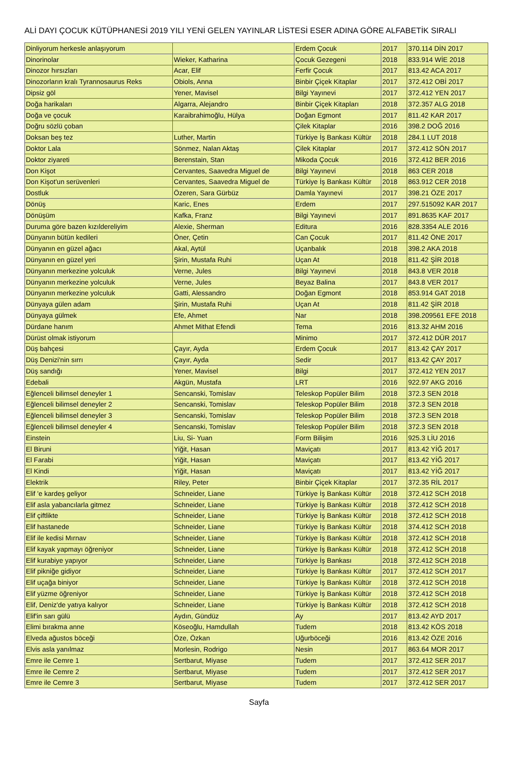ALİ DAYI ÇOCUK KÜTÜPHANESİ 2019 YILI YENİ GELEN YAYINLAR LİSTESİ ESER ADINA GÖRE ALFABETİK SIRALI
| Dinliyorum herkesle anlaşıyorum | | Erdem Çocuk | 2017 | 370.114 DİN 2017 |
| Dinorinolar | Wieker, Katharina | Çocuk Gezegeni | 2018 | 833.914 WİE 2018 |
| Dinozor hırsızları | Acar, Elif | Ferfir Çocuk | 2017 | 813.42 ACA 2017 |
| Dinozorların kralı Tyrannosaurus Reks | Obiols, Anna | Binbir Çiçek Kitaplar | 2017 | 372.412 OBİ 2017 |
| Dipsiz göl | Yener, Mavisel | Bilgi Yayınevi | 2017 | 372.412 YEN 2017 |
| Doğa harikaları | Algarra, Alejandro | Binbir Çiçek Kitapları | 2018 | 372.357 ALG 2018 |
| Doğa ve çocuk | Karaibrahimoğlu, Hülya | Doğan Egmont | 2017 | 811.42 KAR 2017 |
| Doğru sözlü çoban | | Çilek Kitaplar | 2016 | 398.2 DOĞ 2016 |
| Doksan beş tez | Luther, Martin | Türkiye İş Bankası Kültür | 2018 | 284.1 LUT 2018 |
| Doktor Lala | Sönmez, Nalan Aktaş | Çilek Kitaplar | 2017 | 372.412 SÖN 2017 |
| Doktor ziyareti | Berenstain, Stan | Mikoda Çocuk | 2016 | 372.412 BER 2016 |
| Don Kişot | Cervantes, Saavedra Miguel de | Bilgi Yayınevi | 2018 | 863 CER 2018 |
| Don Kişot'un serüvenleri | Cervantes, Saavedra Miguel de | Türkiye İş Bankası Kültür | 2018 | 863.912 CER 2018 |
| Dostluk | Özeren, Sara Gürbüz | Damla Yayınevi | 2017 | 398.21 ÖZE 2017 |
| Dönüş | Karic, Enes | Erdem | 2017 | 297.515092 KAR 2017 |
| Dönüşüm | Kafka, Franz | Bilgi Yayınevi | 2017 | 891.8635 KAF 2017 |
| Duruma göre bazen kızıldereliyim | Alexie, Sherman | Editura | 2016 | 828.3354 ALE 2016 |
| Dünyanın bütün kedileri | Öner, Çetin | Can Çocuk | 2017 | 811.42 ÖNE 2017 |
| Dünyanın en güzel ağacı | Akal, Aytül | Uçanbalık | 2018 | 398.2 AKA 2018 |
| Dünyanın en güzel yeri | Şirin, Mustafa Ruhi | Uçan At | 2018 | 811.42 ŞİR 2018 |
| Dünyanın merkezine yolculuk | Verne, Jules | Bilgi Yayınevi | 2018 | 843.8 VER 2018 |
| Dünyanın merkezine yolculuk | Verne, Jules | Beyaz Balina | 2017 | 843.8 VER 2017 |
| Dünyanın merkezine yolculuk | Gatti, Alessandro | Doğan Egmont | 2018 | 853.914 GAT 2018 |
| Dünyaya gülen adam | Şirin, Mustafa Ruhi | Uçan At | 2018 | 811.42 ŞİR 2018 |
| Dünyaya gülmek | Efe, Ahmet | Nar | 2018 | 398.209561 EFE 2018 |
| Dürdane hanım | Ahmet Mithat Efendi | Tema | 2016 | 813.32 AHM 2016 |
| Dürüst olmak istiyorum | | Minimo | 2017 | 372.412 DÜR 2017 |
| Düş bahçesi | Çayır, Ayda | Erdem Çocuk | 2017 | 813.42 ÇAY 2017 |
| Düş Denizi'nin sırrı | Çayır, Ayda | Sedir | 2017 | 813.42 ÇAY 2017 |
| Düş sandığı | Yener, Mavisel | Bilgi | 2017 | 372.412 YEN 2017 |
| Edebali | Akgün, Mustafa | LRT | 2016 | 922.97 AKG 2016 |
| Eğlenceli bilimsel deneyler 1 | Sencanski, Tomislav | Teleskop Popüler Bilim | 2018 | 372.3 SEN 2018 |
| Eğlenceli bilimsel deneyler 2 | Sencanski, Tomislav | Teleskop Popüler Bilim | 2018 | 372.3 SEN 2018 |
| Eğlenceli bilimsel deneyler 3 | Sencanski, Tomislav | Teleskop Popüler Bilim | 2018 | 372.3 SEN 2018 |
| Eğlenceli bilimsel deneyler 4 | Sencanski, Tomislav | Teleskop Popüler Bilim | 2018 | 372.3 SEN 2018 |
| Einstein | Liu, Si- Yuan | Form Bilişim | 2016 | 925.3 LİU 2016 |
| El Biruni | Yiğit, Hasan | Maviçatı | 2017 | 813.42 YİĞ 2017 |
| El Farabi | Yiğit, Hasan | Maviçatı | 2017 | 813.42 YİĞ 2017 |
| El Kindi | Yiğit, Hasan | Maviçatı | 2017 | 813.42 YİĞ 2017 |
| Elektrik | Riley, Peter | Binbir Çiçek Kitaplar | 2017 | 372.35 RİL 2017 |
| Elif 'e kardeş geliyor | Schneider, Liane | Türkiye İş Bankası Kültür | 2018 | 372.412 SCH 2018 |
| Elif asla yabancılarla gitmez | Schneider, Liane | Türkiye İş Bankası Kültür | 2018 | 372.412 SCH 2018 |
| Elif çiftlikte | Schneider, Liane | Türkiye İş Bankası Kültür | 2018 | 372.412 SCH 2018 |
| Elif hastanede | Schneider, Liane | Türkiye İş Bankası Kültür | 2018 | 374.412 SCH 2018 |
| Elif ile kedisi Mırnav | Schneider, Liane | Türkiye İş Bankası Kültür | 2018 | 372.412 SCH 2018 |
| Elif kayak yapmayı öğreniyor | Schneider, Liane | Türkiye İş Bankası Kültür | 2018 | 372.412 SCH 2018 |
| Elif kurabiye yapıyor | Schneider, Liane | Türkiye İş Bankası | 2018 | 372.412 SCH 2018 |
| Elif pikniğe gidiyor | Schneider, Liane | Türkiye İş Bankası Kültür | 2017 | 372.412 SCH 2017 |
| Elif uçağa biniyor | Schneider, Liane | Türkiye İş Bankası Kültür | 2018 | 372.412 SCH 2018 |
| Elif yüzme öğreniyor | Schneider, Liane | Türkiye İş Bankası Kültür | 2018 | 372.412 SCH 2018 |
| Elif, Deniz'de yatıya kalıyor | Schneider, Liane | Türkiye İş Bankası Kültür | 2018 | 372.412 SCH 2018 |
| Elif'in sarı gülü | Aydın, Gündüz | Ay | 2017 | 813.42 AYD 2017 |
| Elimi bırakma anne | Köseoğlu, Hamdullah | Tudem | 2018 | 813.42 KÖS 2018 |
| Elveda ağustos böceği | Öze, Özkan | Uğurböceği | 2016 | 813.42 ÖZE 2016 |
| Elvis asla yanılmaz | Morlesin, Rodrigo | Nesin | 2017 | 863.64 MOR 2017 |
| Emre ile Cemre 1 | Sertbarut, Miyase | Tudem | 2017 | 372.412 SER 2017 |
| Emre ile Cemre 2 | Sertbarut, Miyase | Tudem | 2017 | 372.412 SER 2017 |
| Emre ile Cemre 3 | Sertbarut, Miyase | Tudem | 2017 | 372.412 SER 2017 |
Sayfa